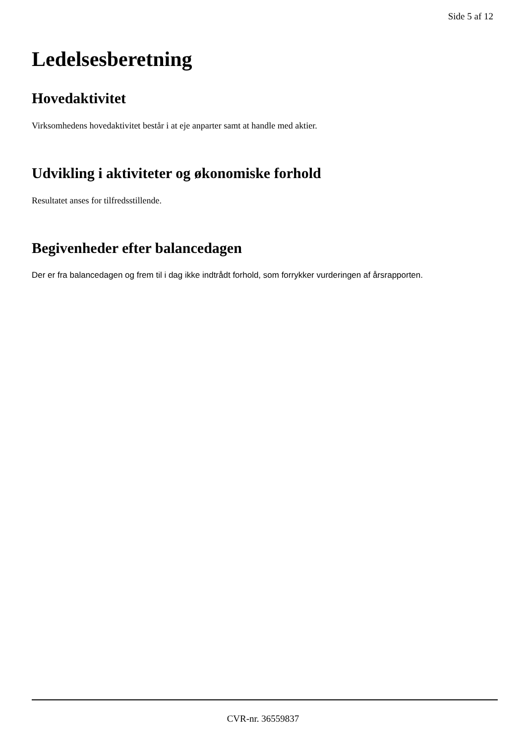Side 5 af 12
Ledelsesberetning
Hovedaktivitet
Virksomhedens hovedaktivitet består i at eje anparter samt at handle med aktier.
Udvikling i aktiviteter og økonomiske forhold
Resultatet anses for tilfredsstillende.
Begivenheder efter balancedagen
Der er fra balancedagen og frem til i dag ikke indtrådt forhold, som forrykker vurderingen af årsrapporten.
CVR-nr. 36559837